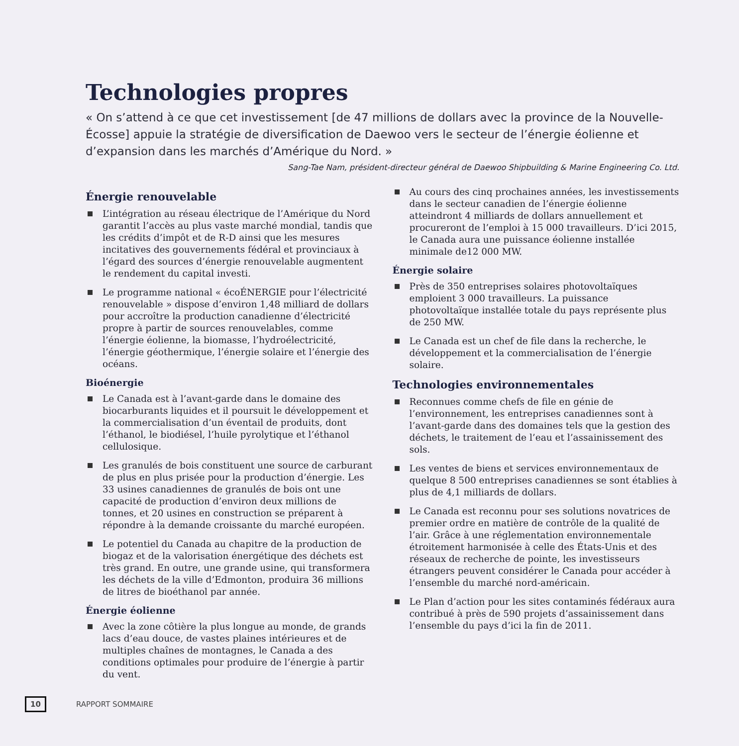Technologies propres
« On s’attend à ce que cet investissement [de 47 millions de dollars avec la province de la Nouvelle-Écosse] appuie la stratégie de diversification de Daewoo vers le secteur de l’énergie éolienne et d’expansion dans les marchés d’Amérique du Nord. »
Sang-Tae Nam, président-directeur général de Daewoo Shipbuilding & Marine Engineering Co. Ltd.
Énergie renouvelable
L’intégration au réseau électrique de l’Amérique du Nord garantit l’accès au plus vaste marché mondial, tandis que les crédits d’impôt et de R-D ainsi que les mesures incitatives des gouvernements fédéral et provinciaux à l’égard des sources d’énergie renouvelable augmentent le rendement du capital investi.
Le programme national « écoÉNERGIE pour l’électricité renouvelable » dispose d’environ 1,48 milliard de dollars pour accroître la production canadienne d’électricité propre à partir de sources renouvelables, comme l’énergie éolienne, la biomasse, l’hydroélectricité, l’énergie géothermique, l’énergie solaire et l’énergie des océans.
Bioénergie
Le Canada est à l’avant-garde dans le domaine des biocarburants liquides et il poursuit le développement et la commercialisation d’un éventail de produits, dont l’éthanol, le biodiésel, l’huile pyrolytique et l’éthanol cellulosique.
Les granulés de bois constituent une source de carburant de plus en plus prisée pour la production d’énergie. Les 33 usines canadiennes de granulés de bois ont une capacité de production d’environ deux millions de tonnes, et 20 usines en construction se préparent à répondre à la demande croissante du marché européen.
Le potentiel du Canada au chapitre de la production de biogaz et de la valorisation énergétique des déchets est très grand. En outre, une grande usine, qui transformera les déchets de la ville d’Edmonton, produira 36 millions de litres de bioéthanol par année.
Énergie éolienne
Avec la zone côtière la plus longue au monde, de grands lacs d’eau douce, de vastes plaines intérieures et de multiples chaînes de montagnes, le Canada a des conditions optimales pour produire de l’énergie à partir du vent.
Au cours des cinq prochaines années, les investissements dans le secteur canadien de l’énergie éolienne atteindront 4 milliards de dollars annuellement et procureront de l’emploi à 15 000 travailleurs. D’ici 2015, le Canada aura une puissance éolienne installée minimale de12 000 MW.
Énergie solaire
Près de 350 entreprises solaires photovoltaïques emploient 3 000 travailleurs. La puissance photovoltaïque installée totale du pays représente plus de 250 MW.
Le Canada est un chef de file dans la recherche, le développement et la commercialisation de l’énergie solaire.
Technologies environnementales
Reconnues comme chefs de file en génie de l’environnement, les entreprises canadiennes sont à l’avant-garde dans des domaines tels que la gestion des déchets, le traitement de l’eau et l’assainissement des sols.
Les ventes de biens et services environnementaux de quelque 8 500 entreprises canadiennes se sont établies à plus de 4,1 milliards de dollars.
Le Canada est reconnu pour ses solutions novatrices de premier ordre en matière de contrôle de la qualité de l’air. Grâce à une réglementation environnementale étroitement harmonisée à celle des États-Unis et des réseaux de recherche de pointe, les investisseurs étrangers peuvent considérer le Canada pour accéder à l’ensemble du marché nord-américain.
Le Plan d’action pour les sites contaminés fédéraux aura contribué à près de 590 projets d’assainissement dans l’ensemble du pays d’ici la fin de 2011.
10 RAPPORT SOMMAIRE